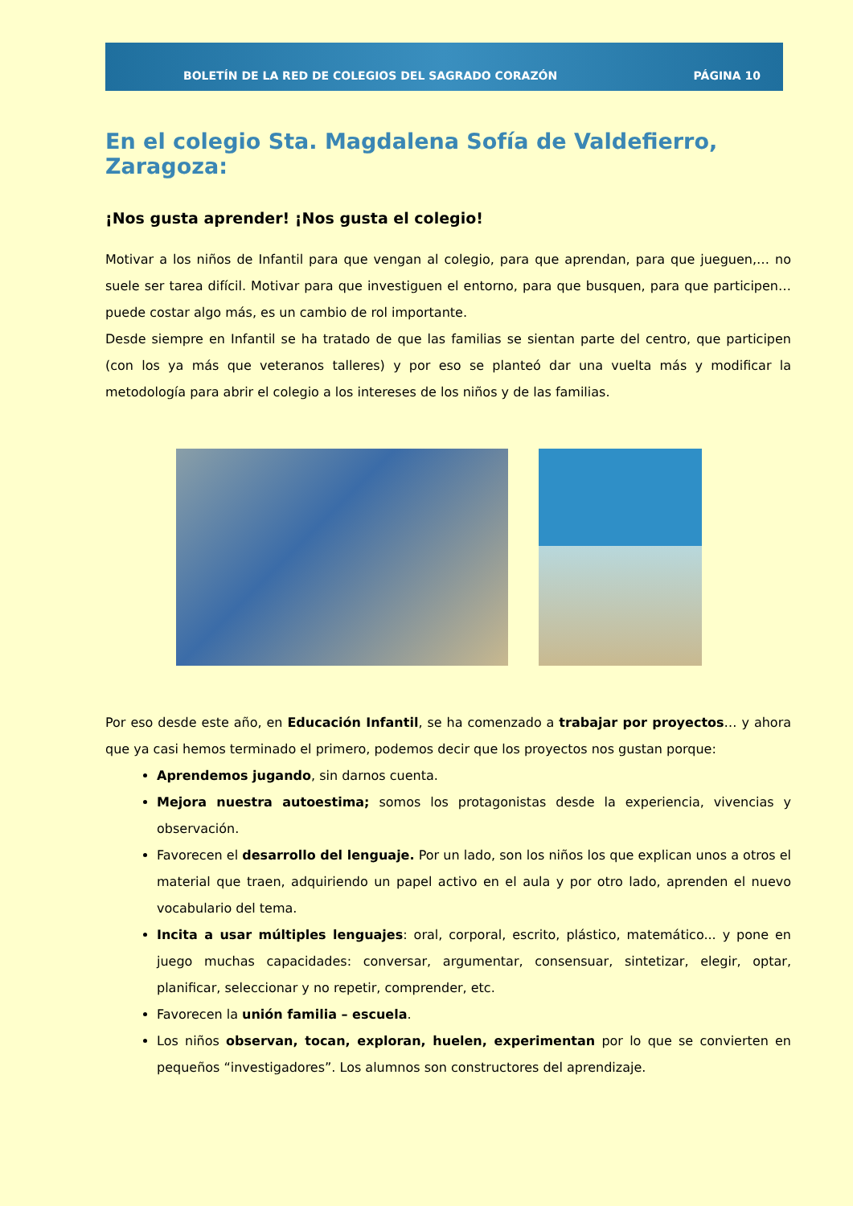BOLETÍN DE LA RED DE COLEGIOS DEL SAGRADO CORAZÓN PÁGINA 10
En el colegio Sta. Magdalena Sofía de Valdefierro, Zaragoza:
¡Nos gusta aprender! ¡Nos gusta el colegio!
Motivar a los niños de Infantil para que vengan al colegio, para que aprendan, para que jueguen,… no suele ser tarea difícil. Motivar para que investiguen el entorno, para que busquen, para que participen… puede costar algo más, es un cambio de rol importante.
Desde siempre en Infantil se ha tratado de que las familias se sientan parte del centro, que participen (con los ya más que veteranos talleres) y por eso se planteó dar una vuelta más y modificar la metodología para abrir el colegio a los intereses de los niños y de las familias.
Por eso desde este año, en Educación Infantil, se ha comenzado a trabajar por proyectos… y ahora que ya casi hemos terminado el primero, podemos decir que los proyectos nos gustan porque:
Aprendemos jugando, sin darnos cuenta.
Mejora nuestra autoestima; somos los protagonistas desde la experiencia, vivencias y observación.
Favorecen el desarrollo del lenguaje. Por un lado, son los niños los que explican unos a otros el material que traen, adquiriendo un papel activo en el aula y por otro lado, aprenden el nuevo vocabulario del tema.
Incita a usar múltiples lenguajes: oral, corporal, escrito, plástico, matemático... y pone en juego muchas capacidades: conversar, argumentar, consensuar, sintetizar, elegir, optar, planificar, seleccionar y no repetir, comprender, etc.
Favorecen la unión familia – escuela.
Los niños observan, tocan, exploran, huelen, experimentan por lo que se convierten en pequeños “investigadores”. Los alumnos son constructores del aprendizaje.